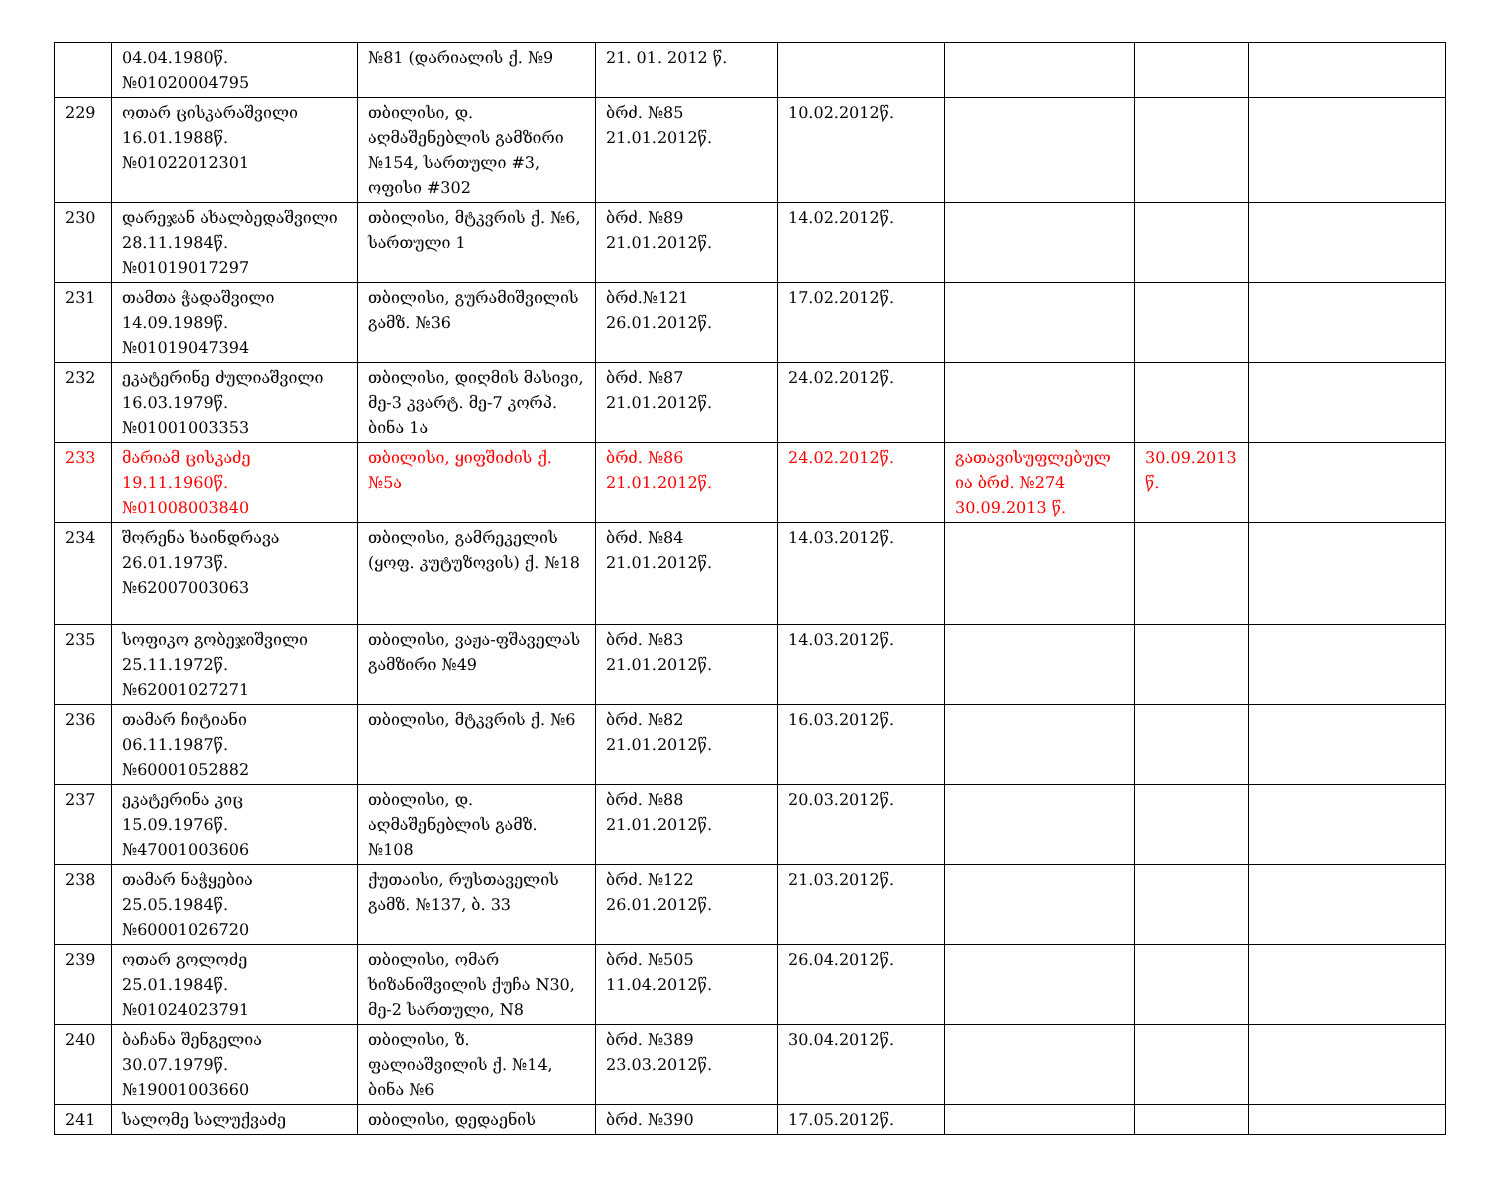| | 04.04.1980წ. №01020004795 | №81 (დარიალის ქ. №9 | 21. 01. 2012 წ. | | | | |
| 229 | ოთარ ცისკარაშვილი 16.01.1988წ. №01022012301 | თბილისი, დ. აღმაშენებლის გამზირი №154, სართული #3, ოფისი #302 | ბრძ. №85 21.01.2012წ. | 10.02.2012წ. | | | |
| 230 | დარეჯან ახალბედაშვილი 28.11.1984წ. №01019017297 | თბილისი, მტკვრის ქ. №6, სართული 1 | ბრძ. №89 21.01.2012წ. | 14.02.2012წ. | | | |
| 231 | თამთა ჭადაშვილი 14.09.1989წ. №01019047394 | თბილისი, გურამიშვილის გამზ. №36 | ბრძ.№121 26.01.2012წ. | 17.02.2012წ. | | | |
| 232 | ეკატერინე ძულიაშვილი 16.03.1979წ. №01001003353 | თბილისი, დიღმის მასივი, მე-3 კვარტ. მე-7 კორპ. ბინა 1ა | ბრძ. №87 21.01.2012წ. | 24.02.2012წ. | | | |
| 233 | მარიამ ცისკაძე 19.11.1960წ. №01008003840 | თბილისი, ყიფშიძის ქ. №5ა | ბრძ. №86 21.01.2012წ. | 24.02.2012წ. | გათავისუფლებულ ია ბრძ. №274 30.09.2013 წ. | 30.09.2013 წ. | |
| 234 | შორენა ხაინდრავა 26.01.1973წ. №62007003063 | თბილისი, გამრეკელის (ყოფ. კუტუზოვის) ქ. №18 | ბრძ. №84 21.01.2012წ. | 14.03.2012წ. | | | |
| 235 | სოფიკო გობეჯიშვილი 25.11.1972წ. №62001027271 | თბილისი, ვაჟა-ფშაველას გამზირი №49 | ბრძ. №83 21.01.2012წ. | 14.03.2012წ. | | | |
| 236 | თამარ ჩიტიანი 06.11.1987წ. №60001052882 | თბილისი, მტკვრის ქ. №6 | ბრძ. №82 21.01.2012წ. | 16.03.2012წ. | | | |
| 237 | ეკატერინა კიც 15.09.1976წ. №47001003606 | თბილისი, დ. აღმაშენებლის გამზ. №108 | ბრძ. №88 21.01.2012წ. | 20.03.2012წ. | | | |
| 238 | თამარ ნაჭყებია 25.05.1984წ. №60001026720 | ქუთაისი, რუსთაველის გამზ. №137, ბ. 33 | ბრძ. №122 26.01.2012წ. | 21.03.2012წ. | | | |
| 239 | ოთარ გოლოძე 25.01.1984წ. №01024023791 | თბილისი, ომარ ხიზანიშვილის ქუჩა N30, მე-2 სართული, N8 | ბრძ. №505 11.04.2012წ. | 26.04.2012წ. | | | |
| 240 | ბაჩანა შენგელია 30.07.1979წ. №19001003660 | თბილისი, ზ. ფალიაშვილის ქ. №14, ბინა №6 | ბრძ. №389 23.03.2012წ. | 30.04.2012წ. | | | |
| 241 | სალომე სალუქვაძე | თბილისი, დედაენის | ბრძ. №390 | 17.05.2012წ. | | | |